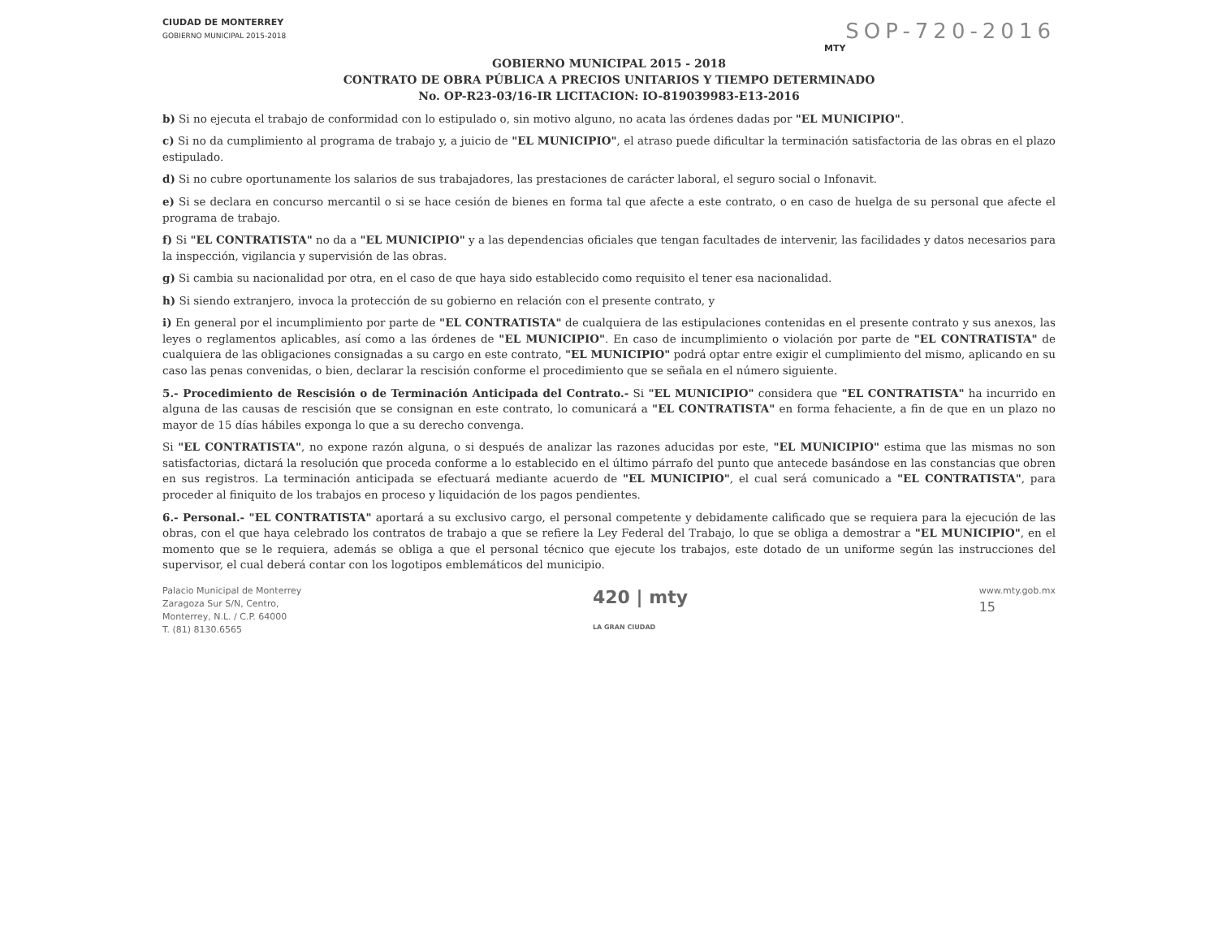SOP-720-2016
CIUDAD DE MONTERREY
GOBIERNO MUNICIPAL 2015-2018
MTY
GOBIERNO MUNICIPAL 2015 - 2018
CONTRATO DE OBRA PÚBLICA A PRECIOS UNITARIOS Y TIEMPO DETERMINADO
No. OP-R23-03/16-IR LICITACION: IO-819039983-E13-2016
b) Si no ejecuta el trabajo de conformidad con lo estipulado o, sin motivo alguno, no acata las órdenes dadas por "EL MUNICIPIO".
c) Si no da cumplimiento al programa de trabajo y, a juicio de "EL MUNICIPIO", el atraso puede dificultar la terminación satisfactoria de las obras en el plazo estipulado.
d) Si no cubre oportunamente los salarios de sus trabajadores, las prestaciones de carácter laboral, el seguro social o Infonavit.
e) Si se declara en concurso mercantil o si se hace cesión de bienes en forma tal que afecte a este contrato, o en caso de huelga de su personal que afecte el programa de trabajo.
f) Si "EL CONTRATISTA" no da a "EL MUNICIPIO" y a las dependencias oficiales que tengan facultades de intervenir, las facilidades y datos necesarios para la inspección, vigilancia y supervisión de las obras.
g) Si cambia su nacionalidad por otra, en el caso de que haya sido establecido como requisito el tener esa nacionalidad.
h) Si siendo extranjero, invoca la protección de su gobierno en relación con el presente contrato, y
i) En general por el incumplimiento por parte de "EL CONTRATISTA" de cualquiera de las estipulaciones contenidas en el presente contrato y sus anexos, las leyes o reglamentos aplicables, así como a las órdenes de "EL MUNICIPIO". En caso de incumplimiento o violación por parte de "EL CONTRATISTA" de cualquiera de las obligaciones consignadas a su cargo en este contrato, "EL MUNICIPIO" podrá optar entre exigir el cumplimiento del mismo, aplicando en su caso las penas convenidas, o bien, declarar la rescisión conforme el procedimiento que se señala en el número siguiente.
5.- Procedimiento de Rescisión o de Terminación Anticipada del Contrato.- Si "EL MUNICIPIO" considera que "EL CONTRATISTA" ha incurrido en alguna de las causas de rescisión que se consignan en este contrato, lo comunicará a "EL CONTRATISTA" en forma fehaciente, a fin de que en un plazo no mayor de 15 días hábiles exponga lo que a su derecho convenga.
Si "EL CONTRATISTA", no expone razón alguna, o si después de analizar las razones aducidas por este, "EL MUNICIPIO" estima que las mismas no son satisfactorias, dictará la resolución que proceda conforme a lo establecido en el último párrafo del punto que antecede basándose en las constancias que obren en sus registros. La terminación anticipada se efectuará mediante acuerdo de "EL MUNICIPIO", el cual será comunicado a "EL CONTRATISTA", para proceder al finiquito de los trabajos en proceso y liquidación de los pagos pendientes.
6.- Personal.- "EL CONTRATISTA" aportará a su exclusivo cargo, el personal competente y debidamente calificado que se requiera para la ejecución de las obras, con el que haya celebrado los contratos de trabajo a que se refiere la Ley Federal del Trabajo, lo que se obliga a demostrar a "EL MUNICIPIO", en el momento que se le requiera, además se obliga a que el personal técnico que ejecute los trabajos, este dotado de un uniforme según las instrucciones del supervisor, el cual deberá contar con los logotipos emblemáticos del municipio.
Palacio Municipal de Monterrey
Zaragoza Sur S/N, Centro,
Monterrey, N.L. / C.P. 64000
T. (81) 8130.6565
420 | mty
LA GRAN CIUDAD
www.mty.gob.mx
15